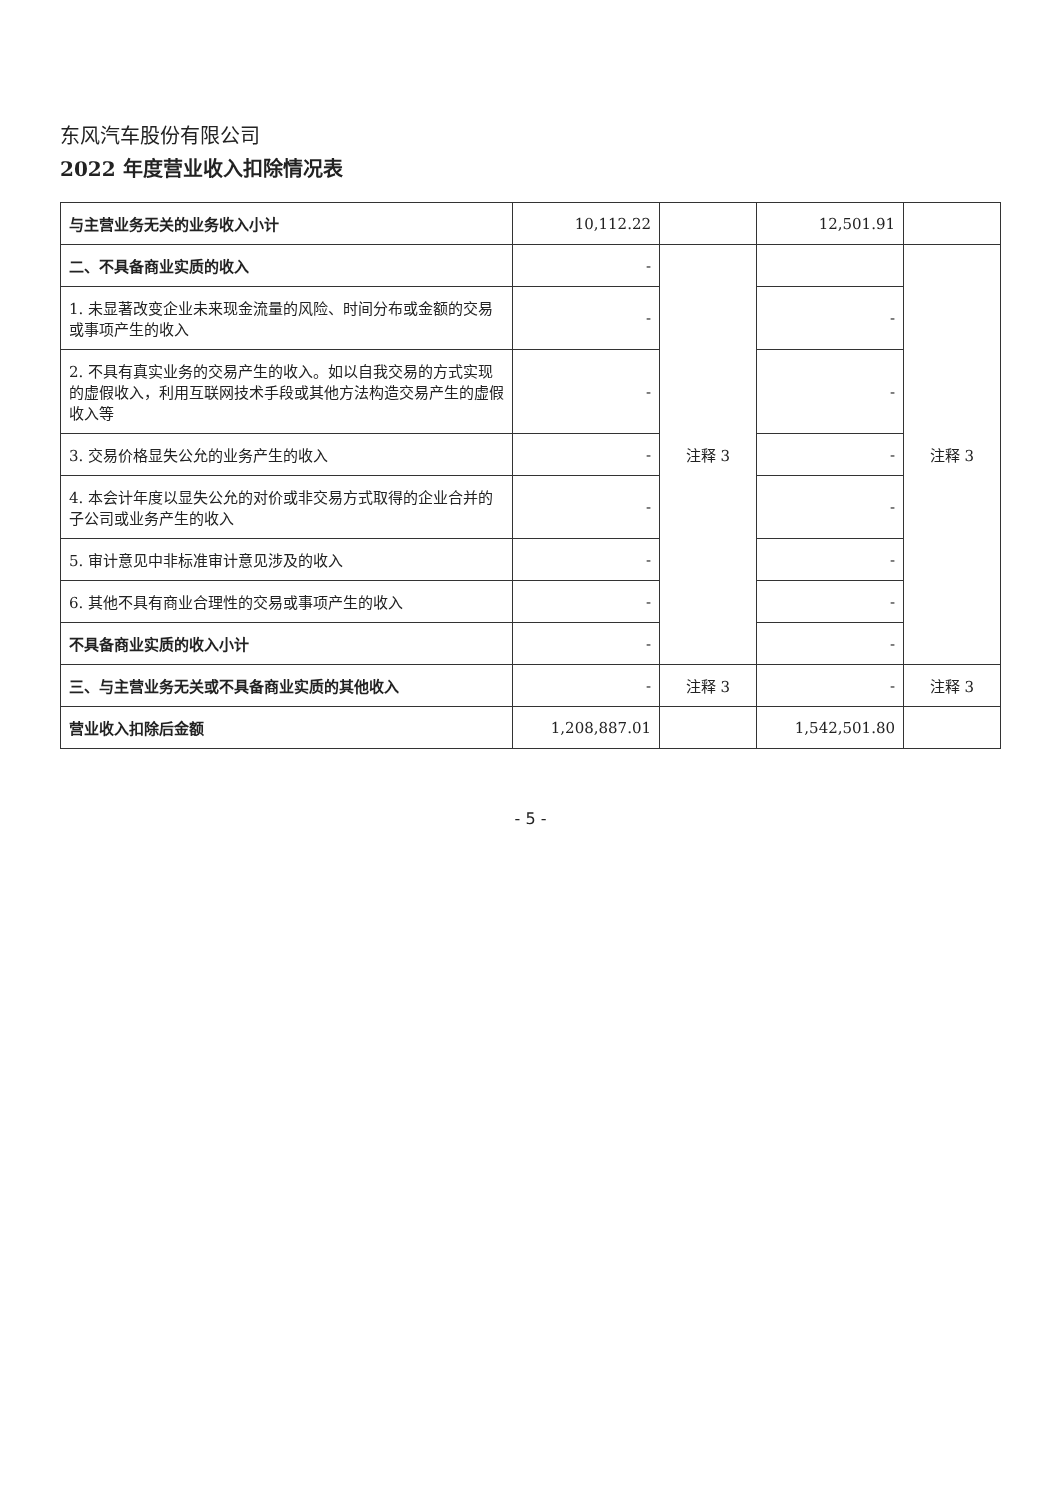东风汽车股份有限公司
2022 年度营业收入扣除情况表
| 与主营业务无关的业务收入小计 | 10,112.22 | | 12,501.91 | |
| 二、不具备商业实质的收入 | - | 注释 3 | | 注释 3 |
| 1. 未显著改变企业未来现金流量的风险、时间分布或金额的交易或事项产生的收入 | - | | - | |
| 2. 不具有真实业务的交易产生的收入。如以自我交易的方式实现的虚假收入，利用互联网技术手段或其他方法构造交易产生的虚假收入等 | - | | - | |
| 3. 交易价格显失公允的业务产生的收入 | - | | - | |
| 4. 本会计年度以显失公允的对价或非交易方式取得的企业合并的子公司或业务产生的收入 | - | | - | |
| 5. 审计意见中非标准审计意见涉及的收入 | - | | - | |
| 6. 其他不具有商业合理性的交易或事项产生的收入 | - | | - | |
| 不具备商业实质的收入小计 | - | | - | |
| 三、与主营业务无关或不具备商业实质的其他收入 | - | 注释 3 | - | 注释 3 |
| 营业收入扣除后金额 | 1,208,887.01 | | 1,542,501.80 | |
- 5 -